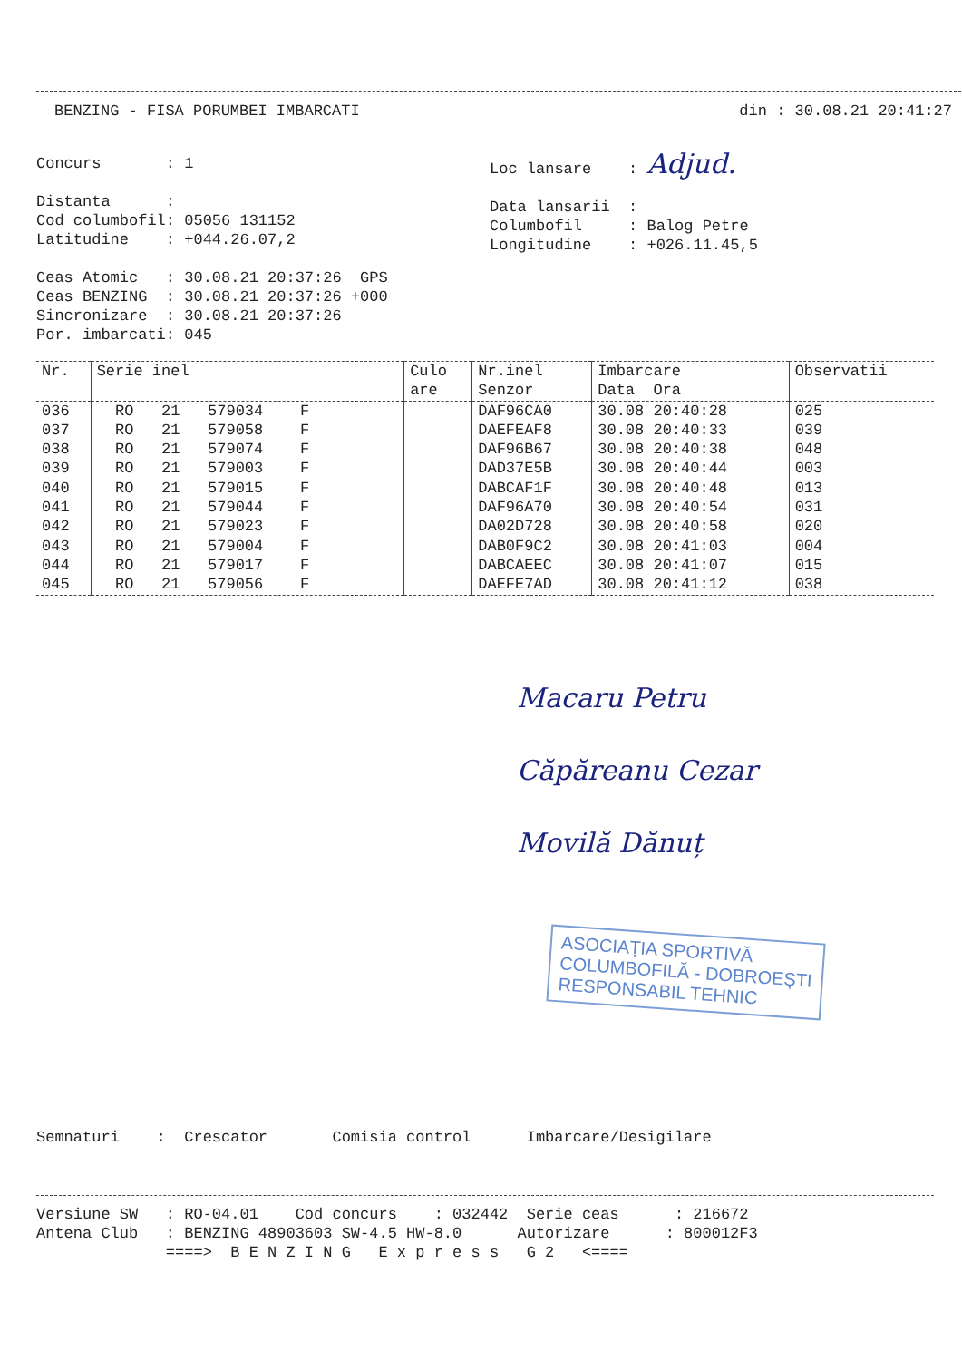BENZING - FISA PORUMBEI IMBARCATI din : 30.08.21 20:41:27
Concurs : 1 Distanta : Cod columbofil: 05056 131152 Latitudine : +044.26.07,2 Ceas Atomic : 30.08.21 20:37:26 GPS Ceas BENZING : 30.08.21 20:37:26 +000 Sincronizare : 30.08.21 20:37:26 Por. imbarcati: 045
Loc lansare : Adjud. Data lansarii : Columbofil : Balog Petre Longitudine : +026.11.45,5
| Nr. | Serie inel | Culo are | Nr.inel Senzor | Imbarcare Data Ora | Observatii |
| --- | --- | --- | --- | --- | --- |
| 036 | RO 21 579034 F | | DAF96CA0 | 30.08 20:40:28 | 025 |
| 037 | RO 21 579058 F | | DAEFEAF8 | 30.08 20:40:33 | 039 |
| 038 | RO 21 579074 F | | DAF96B67 | 30.08 20:40:38 | 048 |
| 039 | RO 21 579003 F | | DAD37E5B | 30.08 20:40:44 | 003 |
| 040 | RO 21 579015 F | | DABCAF1F | 30.08 20:40:48 | 013 |
| 041 | RO 21 579044 F | | DAF96A70 | 30.08 20:40:54 | 031 |
| 042 | RO 21 579023 F | | DA02D728 | 30.08 20:40:58 | 020 |
| 043 | RO 21 579004 F | | DAB0F9C2 | 30.08 20:41:03 | 004 |
| 044 | RO 21 579017 F | | DABCAEEC | 30.08 20:41:07 | 015 |
| 045 | RO 21 579056 F | | DAEFE7AD | 30.08 20:41:12 | 038 |
Macaru Petru
Căpăreanu Cezar
Movilă Dănuț
ASOCIAȚIA SPORTIVĂ
COLUMBOFILĂ - DOBROEȘTI
RESPONSABIL TEHNIC
Semnaturi : Crescator Comisia control Imbarcare/Desigilare
Versiune SW : RO-04.01 Cod concurs : 032442 Serie ceas : 216672 Antena Club : BENZING 48903603 SW-4.5 HW-8.0 Autorizare : 800012F3 ====> B E N Z I N G E x p r e s s G 2 <====